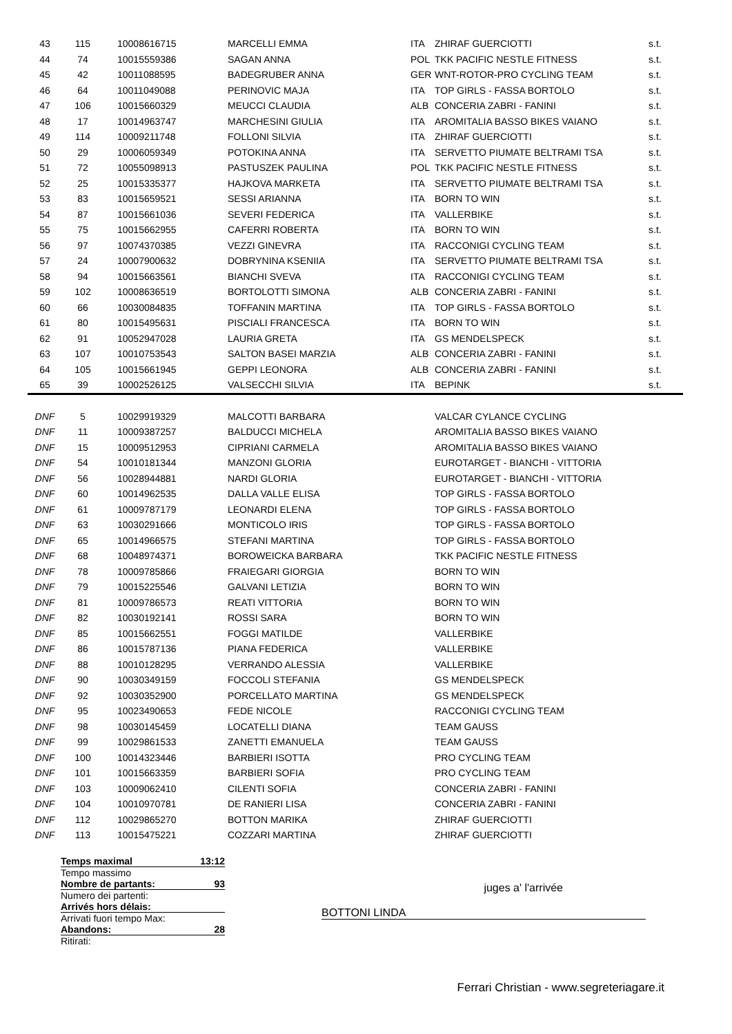| 43 | 115 | 10008616715 | MARCELLI EMMA | ITA | ZHIRAF GUERCIOTTI | s.t. |
| 44 | 74 | 10015559386 | SAGAN ANNA | POL | TKK PACIFIC NESTLE FITNESS | s.t. |
| 45 | 42 | 10011088595 | BADEGRUBER ANNA | GER | WNT-ROTOR-PRO CYCLING TEAM | s.t. |
| 46 | 64 | 10011049088 | PERINOVIC MAJA | ITA | TOP GIRLS - FASSA BORTOLO | s.t. |
| 47 | 106 | 10015660329 | MEUCCI CLAUDIA | ALB | CONCERIA ZABRI - FANINI | s.t. |
| 48 | 17 | 10014963747 | MARCHESINI GIULIA | ITA | AROMITALIA BASSO BIKES VAIANO | s.t. |
| 49 | 114 | 10009211748 | FOLLONI SILVIA | ITA | ZHIRAF GUERCIOTTI | s.t. |
| 50 | 29 | 10006059349 | POTOKINA ANNA | ITA | SERVETTO PIUMATE BELTRAMI TSA | s.t. |
| 51 | 72 | 10055098913 | PASTUSZEK PAULINA | POL | TKK PACIFIC NESTLE FITNESS | s.t. |
| 52 | 25 | 10015335377 | HAJKOVA MARKETA | ITA | SERVETTO PIUMATE BELTRAMI TSA | s.t. |
| 53 | 83 | 10015659521 | SESSI ARIANNA | ITA | BORN TO WIN | s.t. |
| 54 | 87 | 10015661036 | SEVERI FEDERICA | ITA | VALLERBIKE | s.t. |
| 55 | 75 | 10015662955 | CAFERRI ROBERTA | ITA | BORN TO WIN | s.t. |
| 56 | 97 | 10074370385 | VEZZI GINEVRA | ITA | RACCONIGI CYCLING TEAM | s.t. |
| 57 | 24 | 10007900632 | DOBRYNINA KSENIIA | ITA | SERVETTO PIUMATE BELTRAMI TSA | s.t. |
| 58 | 94 | 10015663561 | BIANCHI SVEVA | ITA | RACCONIGI CYCLING TEAM | s.t. |
| 59 | 102 | 10008636519 | BORTOLOTTI SIMONA | ALB | CONCERIA ZABRI - FANINI | s.t. |
| 60 | 66 | 10030084835 | TOFFANIN MARTINA | ITA | TOP GIRLS - FASSA BORTOLO | s.t. |
| 61 | 80 | 10015495631 | PISCIALI FRANCESCA | ITA | BORN TO WIN | s.t. |
| 62 | 91 | 10052947028 | LAURIA GRETA | ITA | GS MENDELSPECK | s.t. |
| 63 | 107 | 10010753543 | SALTON BASEI MARZIA | ALB | CONCERIA ZABRI - FANINI | s.t. |
| 64 | 105 | 10015661945 | GEPPI LEONORA | ALB | CONCERIA ZABRI - FANINI | s.t. |
| 65 | 39 | 10002526125 | VALSECCHI SILVIA | ITA | BEPINK | s.t. |
| DNF | 5 | 10029919329 | MALCOTTI BARBARA | | VALCAR CYLANCE CYCLING | |
| DNF | 11 | 10009387257 | BALDUCCI MICHELA | | AROMITALIA BASSO BIKES VAIANO | |
| DNF | 15 | 10009512953 | CIPRIANI CARMELA | | AROMITALIA BASSO BIKES VAIANO | |
| DNF | 54 | 10010181344 | MANZONI GLORIA | | EUROTARGET - BIANCHI - VITTORIA | |
| DNF | 56 | 10028944881 | NARDI GLORIA | | EUROTARGET - BIANCHI - VITTORIA | |
| DNF | 60 | 10014962535 | DALLA VALLE ELISA | | TOP GIRLS - FASSA BORTOLO | |
| DNF | 61 | 10009787179 | LEONARDI ELENA | | TOP GIRLS - FASSA BORTOLO | |
| DNF | 63 | 10030291666 | MONTICOLO IRIS | | TOP GIRLS - FASSA BORTOLO | |
| DNF | 65 | 10014966575 | STEFANI MARTINA | | TOP GIRLS - FASSA BORTOLO | |
| DNF | 68 | 10048974371 | BOROWEICKA BARBARA | | TKK PACIFIC NESTLE FITNESS | |
| DNF | 78 | 10009785866 | FRAIEGARI GIORGIA | | BORN TO WIN | |
| DNF | 79 | 10015225546 | GALVANI LETIZIA | | BORN TO WIN | |
| DNF | 81 | 10009786573 | REATI VITTORIA | | BORN TO WIN | |
| DNF | 82 | 10030192141 | ROSSI SARA | | BORN TO WIN | |
| DNF | 85 | 10015662551 | FOGGI MATILDE | | VALLERBIKE | |
| DNF | 86 | 10015787136 | PIANA FEDERICA | | VALLERBIKE | |
| DNF | 88 | 10010128295 | VERRANDO ALESSIA | | VALLERBIKE | |
| DNF | 90 | 10030349159 | FOCCOLI STEFANIA | | GS MENDELSPECK | |
| DNF | 92 | 10030352900 | PORCELLATO MARTINA | | GS MENDELSPECK | |
| DNF | 95 | 10023490653 | FEDE NICOLE | | RACCONIGI CYCLING TEAM | |
| DNF | 98 | 10030145459 | LOCATELLI DIANA | | TEAM GAUSS | |
| DNF | 99 | 10029861533 | ZANETTI EMANUELA | | TEAM GAUSS | |
| DNF | 100 | 10014323446 | BARBIERI ISOTTA | | PRO CYCLING TEAM | |
| DNF | 101 | 10015663359 | BARBIERI SOFIA | | PRO CYCLING TEAM | |
| DNF | 103 | 10009062410 | CILENTI SOFIA | | CONCERIA ZABRI - FANINI | |
| DNF | 104 | 10010970781 | DE RANIERI LISA | | CONCERIA ZABRI - FANINI | |
| DNF | 112 | 10029865270 | BOTTON MARIKA | | ZHIRAF GUERCIOTTI | |
| DNF | 113 | 10015475221 | COZZARI MARTINA | | ZHIRAF GUERCIOTTI | |
Temps maximal 13:12
Tempo massimo
Nombre de partants: 93
Numero dei partenti:
Arrivés hors délais:
Arrivati fuori tempo Max:
Abandons: 28
Ritirati:
juges a' l'arrivée
BOTTONI LINDA
Ferrari Christian - www.segreteriagare.it